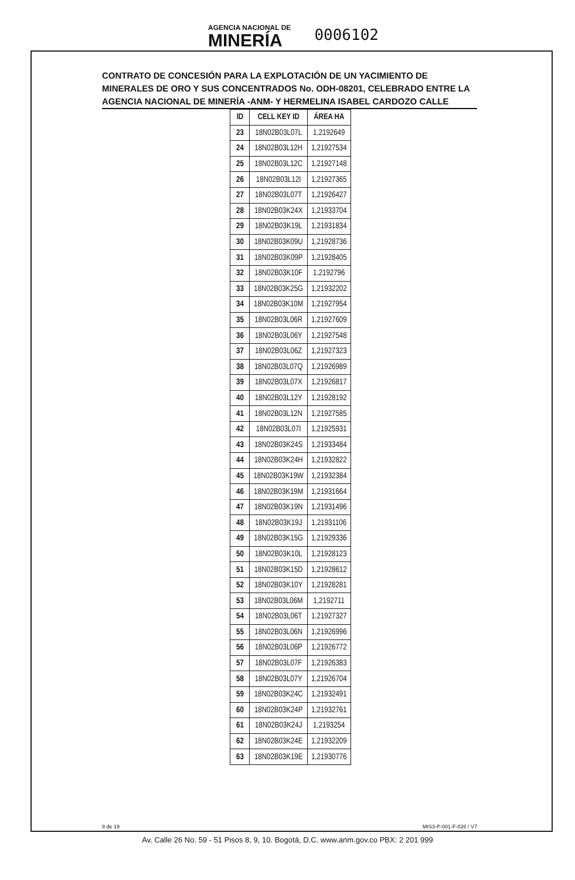AGENCIA NACIONAL DE
MINERÍA
0006102
CONTRATO DE CONCESIÓN PARA LA EXPLOTACIÓN DE UN YACIMIENTO DE MINERALES DE ORO Y SUS CONCENTRADOS No. ODH-08201, CELEBRADO ENTRE LA AGENCIA NACIONAL DE MINERÍA -ANM- Y HERMELINA ISABEL CARDOZO CALLE
| ID | CELL KEY ID | ÁREA HA |
| --- | --- | --- |
| 23 | 18N02B03L07L | 1,2192649 |
| 24 | 18N02B03L12H | 1,21927534 |
| 25 | 18N02B03L12C | 1,21927148 |
| 26 | 18N02B03L12I | 1,21927365 |
| 27 | 18N02B03L07T | 1,21926427 |
| 28 | 18N02B03K24X | 1,21933704 |
| 29 | 18N02B03K19L | 1,21931834 |
| 30 | 18N02B03K09U | 1,21928736 |
| 31 | 18N02B03K09P | 1,21928405 |
| 32 | 18N02B03K10F | 1,2192796 |
| 33 | 18N02B03K25G | 1,21932202 |
| 34 | 18N02B03K10M | 1,21927954 |
| 35 | 18N02B03L06R | 1,21927609 |
| 36 | 18N02B03L06Y | 1,21927548 |
| 37 | 18N02B03L06Z | 1,21927323 |
| 38 | 18N02B03L07Q | 1,21926989 |
| 39 | 18N02B03L07X | 1,21926817 |
| 40 | 18N02B03L12Y | 1,21928192 |
| 41 | 18N02B03L12N | 1,21927585 |
| 42 | 18N02B03L07I | 1,21925931 |
| 43 | 18N02B03K24S | 1,21933484 |
| 44 | 18N02B03K24H | 1,21932822 |
| 45 | 18N02B03K19W | 1,21932384 |
| 46 | 18N02B03K19M | 1,21931664 |
| 47 | 18N02B03K19N | 1,21931496 |
| 48 | 18N02B03K19J | 1,21931106 |
| 49 | 18N02B03K15G | 1,21929336 |
| 50 | 18N02B03K10L | 1,21928123 |
| 51 | 18N02B03K15D | 1,21928612 |
| 52 | 18N02B03K10Y | 1,21928281 |
| 53 | 18N02B03L06M | 1,2192711 |
| 54 | 18N02B03L06T | 1,21927327 |
| 55 | 18N02B03L06N | 1,21926996 |
| 56 | 18N02B03L06P | 1,21926772 |
| 57 | 18N02B03L07F | 1,21926383 |
| 58 | 18N02B03L07Y | 1,21926704 |
| 59 | 18N02B03K24C | 1,21932491 |
| 60 | 18N02B03K24P | 1,21932761 |
| 61 | 18N02B03K24J | 1,2193254 |
| 62 | 18N02B03K24E | 1,21932209 |
| 63 | 18N02B03K19E | 1,21930776 |
9 de 19 MIS3-P-001-F-026 / V7
Av. Calle 26 No. 59 - 51 Pisos 8, 9, 10. Bogotá, D.C. www.anm.gov.co PBX: 2 201 999